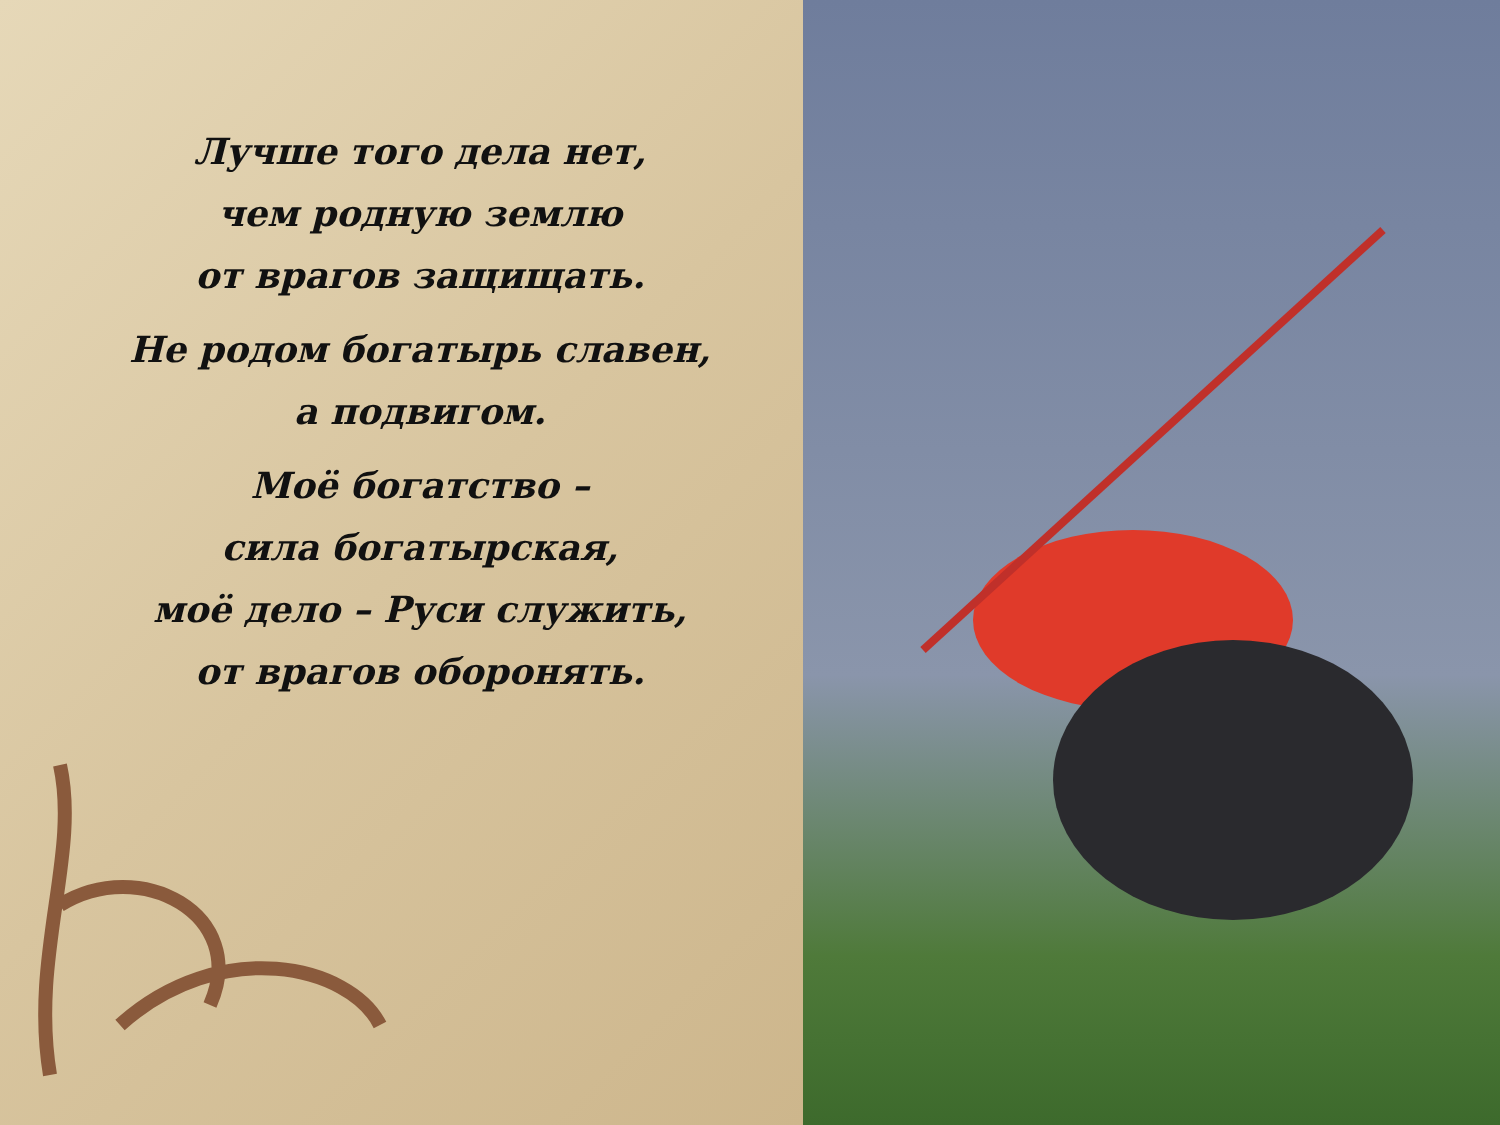Лучше того дела нет,
чем родную землю
от врагов защищать.
Не родом богатырь славен,
а подвигом.
Моё богатство –
сила богатырская,
моё дело – Руси служить,
от врагов оборонять.